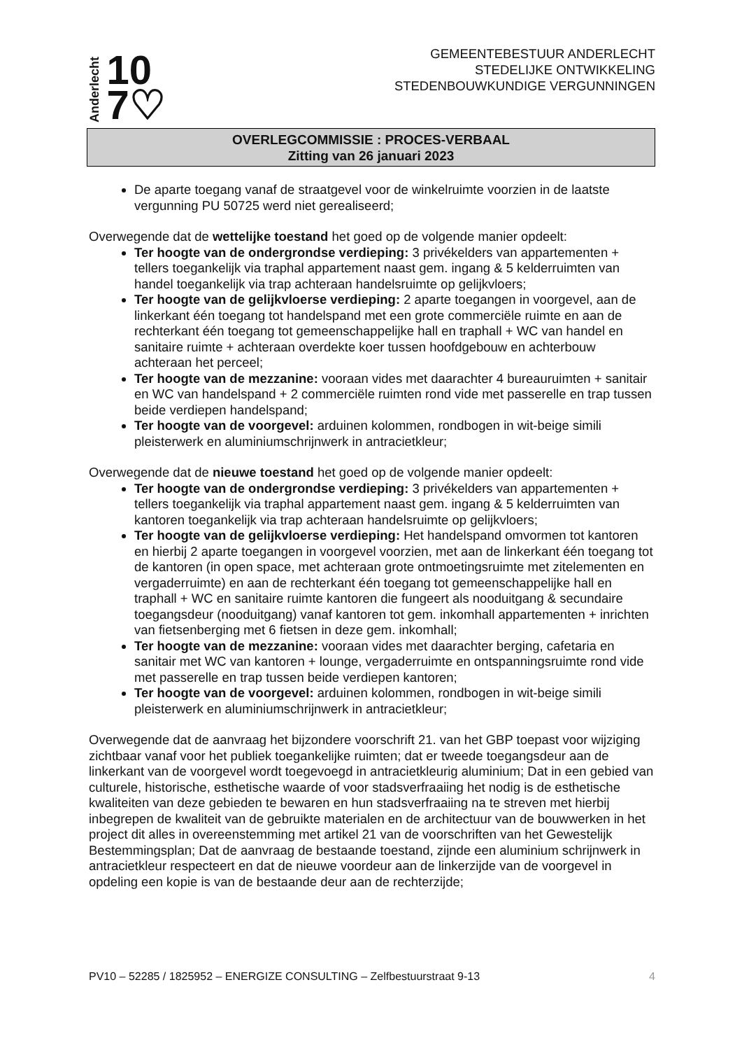Anderlecht 10
7♡
GEMEENTEBESTUUR ANDERLECHT
STEDELIJKE ONTWIKKELING
STEDENBOUWKUNDIGE VERGUNNINGEN
OVERLEGCOMMISSIE : PROCES-VERBAAL
Zitting van 26 januari 2023
De aparte toegang vanaf de straatgevel voor de winkelruimte voorzien in de laatste vergunning PU 50725 werd niet gerealiseerd;
Overwegende dat de wettelijke toestand het goed op de volgende manier opdeelt:
Ter hoogte van de ondergrondse verdieping: 3 privékelders van appartementen + tellers toegankelijk via traphal appartement naast gem. ingang & 5 kelderruimten van handel toegankelijk via trap achteraan handelsruimte op gelijkvloers;
Ter hoogte van de gelijkvloerse verdieping: 2 aparte toegangen in voorgevel, aan de linkerkant één toegang tot handelspand met een grote commerciële ruimte en aan de rechterkant één toegang tot gemeenschappelijke hall en traphall + WC van handel en sanitaire ruimte + achteraan overdekte koer tussen hoofdgebouw en achterbouw achteraan het perceel;
Ter hoogte van de mezzanine: vooraan vides met daarachter 4 bureauruimten + sanitair en WC van handelspand + 2 commerciële ruimten rond vide met passerelle en trap tussen beide verdiepen handelspand;
Ter hoogte van de voorgevel: arduinen kolommen, rondbogen in wit-beige simili pleisterwerk en aluminiumschrijnwerk in antracietkleur;
Overwegende dat de nieuwe toestand het goed op de volgende manier opdeelt:
Ter hoogte van de ondergrondse verdieping: 3 privékelders van appartementen + tellers toegankelijk via traphal appartement naast gem. ingang & 5 kelderruimten van kantoren toegankelijk via trap achteraan handelsruimte op gelijkvloers;
Ter hoogte van de gelijkvloerse verdieping: Het handelspand omvormen tot kantoren en hierbij 2 aparte toegangen in voorgevel voorzien, met aan de linkerkant één toegang tot de kantoren (in open space, met achteraan grote ontmoetingsruimte met zitelementen en vergaderruimte) en aan de rechterkant één toegang tot gemeenschappelijke hall en traphall + WC en sanitaire ruimte kantoren die fungeert als nooduitgang & secundaire toegangsdeur (nooduitgang) vanaf kantoren tot gem. inkomhall appartementen + inrichten van fietsenberging met 6 fietsen in deze gem. inkomhall;
Ter hoogte van de mezzanine: vooraan vides met daarachter berging, cafetaria en sanitair met WC van kantoren + lounge, vergaderruimte en ontspanningsruimte rond vide met passerelle en trap tussen beide verdiepen kantoren;
Ter hoogte van de voorgevel: arduinen kolommen, rondbogen in wit-beige simili pleisterwerk en aluminiumschrijnwerk in antracietkleur;
Overwegende dat de aanvraag het bijzondere voorschrift 21. van het GBP toepast voor wijziging zichtbaar vanaf voor het publiek toegankelijke ruimten; dat er tweede toegangsdeur aan de linkerkant van de voorgevel wordt toegevoegd in antracietkleurig aluminium; Dat in een gebied van culturele, historische, esthetische waarde of voor stadsverfraaiing het nodig is de esthetische kwaliteiten van deze gebieden te bewaren en hun stadsverfraaiing na te streven met hierbij inbegrepen de kwaliteit van de gebruikte materialen en de architectuur van de bouwwerken in het project dit alles in overeenstemming met artikel 21 van de voorschriften van het Gewestelijk Bestemmingsplan; Dat de aanvraag de bestaande toestand, zijnde een aluminium schrijnwerk in antracietkleur respecteert en dat de nieuwe voordeur aan de linkerzijde van de voorgevel in opdeling een kopie is van de bestaande deur aan de rechterzijde;
PV10 – 52285 / 1825952 – ENERGIZE CONSULTING – Zelfbestuurstraat 9-13 4